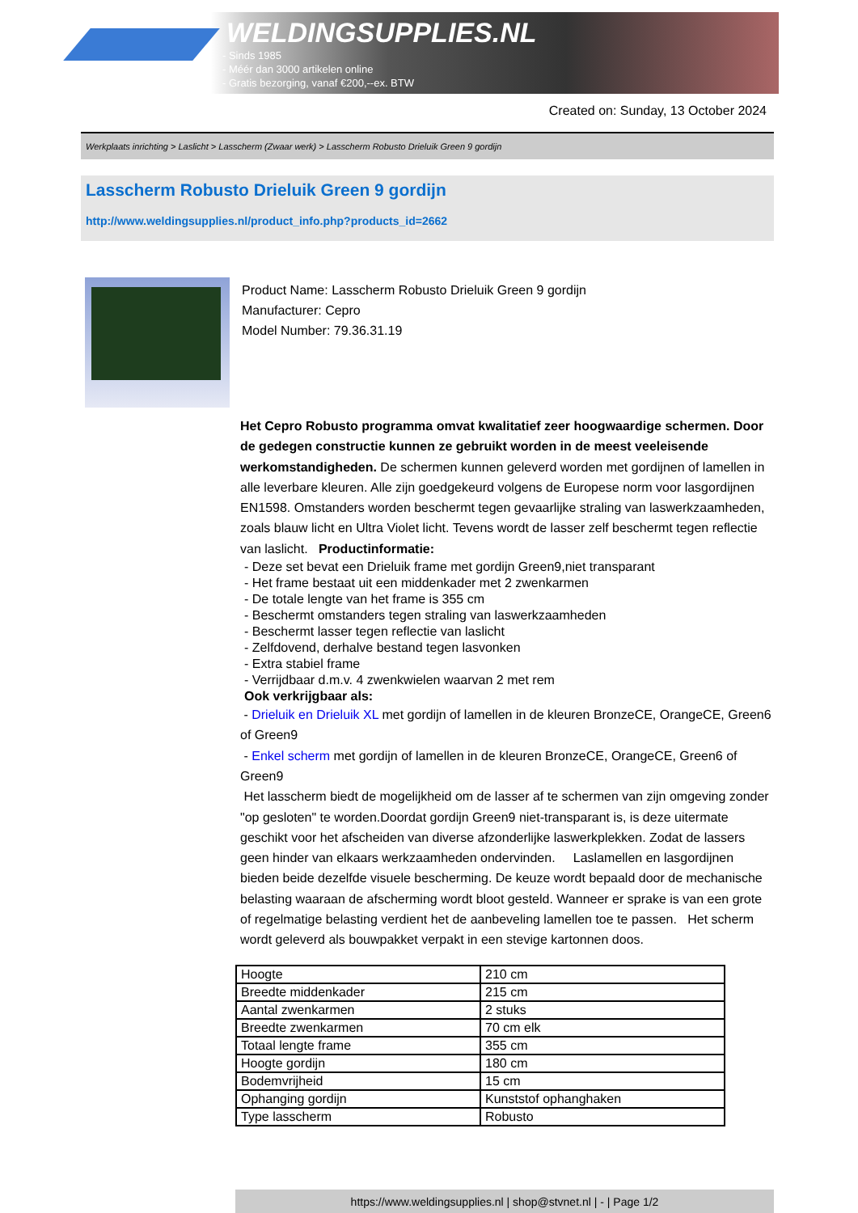WELDINGSUPPLIES.NL
- Sinds 1985
- Méér dan 3000 artikelen online
- Gratis bezorging, vanaf €200,--ex. BTW
Created on: Sunday, 13 October 2024
Werkplaats inrichting > Laslicht > Lasscherm (Zwaar werk) > Lasscherm Robusto Drieluik Green 9 gordijn
Lasscherm Robusto Drieluik Green 9 gordijn
http://www.weldingsupplies.nl/product_info.php?products_id=2662
Product Name: Lasscherm Robusto Drieluik Green 9 gordijn
Manufacturer: Cepro
Model Number: 79.36.31.19
Het Cepro Robusto programma omvat kwalitatief zeer hoogwaardige schermen. Door de gedegen constructie kunnen ze gebruikt worden in de meest veeleisende werkomstandigheden. De schermen kunnen geleverd worden met gordijnen of lamellen in alle leverbare kleuren. Alle zijn goedgekeurd volgens de Europese norm voor lasgordijnen EN1598. Omstanders worden beschermt tegen gevaarlijke straling van laswerkzaamheden, zoals blauw licht en Ultra Violet licht. Tevens wordt de lasser zelf beschermt tegen reflectie van laslicht. Productinformatie:
- Deze set bevat een Drieluik frame met gordijn Green9,niet transparant
- Het frame bestaat uit een middenkader met 2 zwenkarmen
- De totale lengte van het frame is 355 cm
- Beschermt omstanders tegen straling van laswerkzaamheden
- Beschermt lasser tegen reflectie van laslicht
- Zelfdovend, derhalve bestand tegen lasvonken
- Extra stabiel frame
- Verrijdbaar d.m.v. 4 zwenkwielen waarvan 2 met rem
Ook verkrijgbaar als:
- Drieluik en Drieluik XL met gordijn of lamellen in de kleuren BronzeCE, OrangeCE, Green6 of Green9
- Enkel scherm met gordijn of lamellen in de kleuren BronzeCE, OrangeCE, Green6 of Green9
Het lasscherm biedt de mogelijkheid om de lasser af te schermen van zijn omgeving zonder "op gesloten" te worden.Doordat gordijn Green9 niet-transparant is, is deze uitermate geschikt voor het afscheiden van diverse afzonderlijke laswerkplekken. Zodat de lassers geen hinder van elkaars werkzaamheden ondervinden. Laslamellen en lasgordijnen bieden beide dezelfde visuele bescherming. De keuze wordt bepaald door de mechanische belasting waaraan de afscherming wordt bloot gesteld. Wanneer er sprake is van een grote of regelmatige belasting verdient het de aanbeveling lamellen toe te passen. Het scherm wordt geleverd als bouwpakket verpakt in een stevige kartonnen doos.
| Hoogte | 210 cm |
| Breedte middenkader | 215 cm |
| Aantal zwenkarmen | 2 stuks |
| Breedte zwenkarmen | 70 cm elk |
| Totaal lengte frame | 355 cm |
| Hoogte gordijn | 180 cm |
| Bodemvrijheid | 15 cm |
| Ophanging gordijn | Kunststof ophanghaken |
| Type lasscherm | Robusto |
https://www.weldingsupplies.nl | shop@stvnet.nl | - | Page 1/2